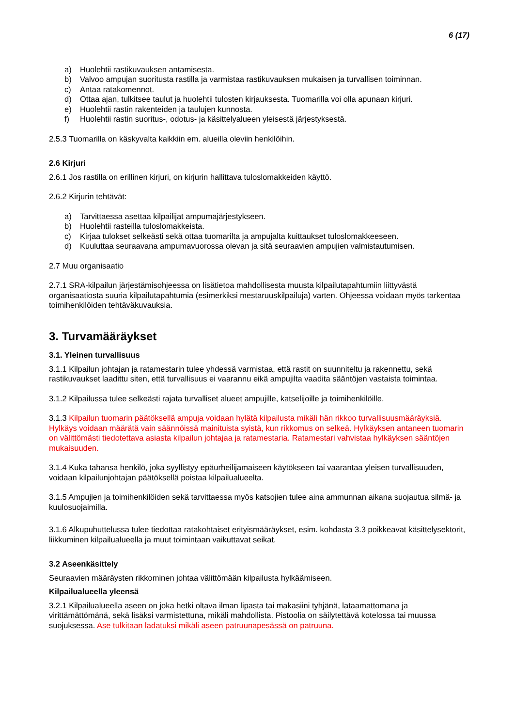6 (17)
a) Huolehtii rastikuvauksen antamisesta.
b) Valvoo ampujan suoritusta rastilla ja varmistaa rastikuvauksen mukaisen ja turvallisen toiminnan.
c) Antaa ratakomennot.
d) Ottaa ajan, tulkitsee taulut ja huolehtii tulosten kirjauksesta. Tuomarilla voi olla apunaan kirjuri.
e) Huolehtii rastin rakenteiden ja taulujen kunnosta.
f) Huolehtii rastin suoritus-, odotus- ja käsittelyalueen yleisestä järjestyksestä.
2.5.3 Tuomarilla on käskyvalta kaikkiin em. alueilla oleviin henkilöihin.
2.6 Kirjuri
2.6.1 Jos rastilla on erillinen kirjuri, on kirjurin hallittava tuloslomakkeiden käyttö.
2.6.2 Kirjurin tehtävät:
a) Tarvittaessa asettaa kilpailijat ampumajärjestykseen.
b) Huolehtii rasteilla tuloslomakkeista.
c) Kirjaa tulokset selkeästi sekä ottaa tuomarilta ja ampujalta kuittaukset tuloslomakkeeseen.
d) Kuuluttaa seuraavana ampumavuorossa olevan ja sitä seuraavien ampujien valmistautumisen.
2.7 Muu organisaatio
2.7.1 SRA-kilpailun järjestämisohjeessa on lisätietoa mahdollisesta muusta kilpailutapahtumiin liittyvästä organisaatiosta suuria kilpailutapahtumia (esimerkiksi mestaruuskilpailuja) varten. Ohjeessa voidaan myös tarkentaa toimihenkilöiden tehtäväkuvauksia.
3. Turvamääräykset
3.1. Yleinen turvallisuus
3.1.1 Kilpailun johtajan ja ratamestarin tulee yhdessä varmistaa, että rastit on suunniteltu ja rakennettu, sekä rastikuvaukset laadittu siten, että turvallisuus ei vaarannu eikä ampujilta vaadita sääntöjen vastaista toimintaa.
3.1.2 Kilpailussa tulee selkeästi rajata turvalliset alueet ampujille, katselijoille ja toimihenkilöille.
3.1.3 Kilpailun tuomarin päätöksellä ampuja voidaan hylätä kilpailusta mikäli hän rikkoo turvallisuusmääräyksiä. Hylkäys voidaan määrätä vain säännöissä mainituista syistä, kun rikkomus on selkeä. Hylkäyksen antaneen tuomarin on välittömästi tiedotettava asiasta kilpailun johtajaa ja ratamestaria. Ratamestari vahvistaa hylkäyksen sääntöjen mukaisuuden.
3.1.4 Kuka tahansa henkilö, joka syyllistyy epäurheilijamaiseen käytökseen tai vaarantaa yleisen turvallisuuden, voidaan kilpailunjohtajan päätöksellä poistaa kilpailualueelta.
3.1.5 Ampujien ja toimihenkilöiden sekä tarvittaessa myös katsojien tulee aina ammunnan aikana suojautua silmä- ja kuulosuojaimilla.
3.1.6 Alkupuhuttelussa tulee tiedottaa ratakohtaiset erityismääräykset, esim. kohdasta 3.3 poikkeavat käsittelysektorit, liikkuminen kilpailualueella ja muut toimintaan vaikuttavat seikat.
3.2 Aseenkäsittely
Seuraavien määräysten rikkominen johtaa välittömään kilpailusta hylkäämiseen.
Kilpailualueella yleensä
3.2.1 Kilpailualueella aseen on joka hetki oltava ilman lipasta tai makasiini tyhjänä, lataamattomana ja virittämättömänä, sekä lisäksi varmistettuna, mikäli mahdollista. Pistoolia on säilytettävä kotelossa tai muussa suojuksessa. Ase tulkitaan ladatuksi mikäli aseen patruunapesässä on patruuna.